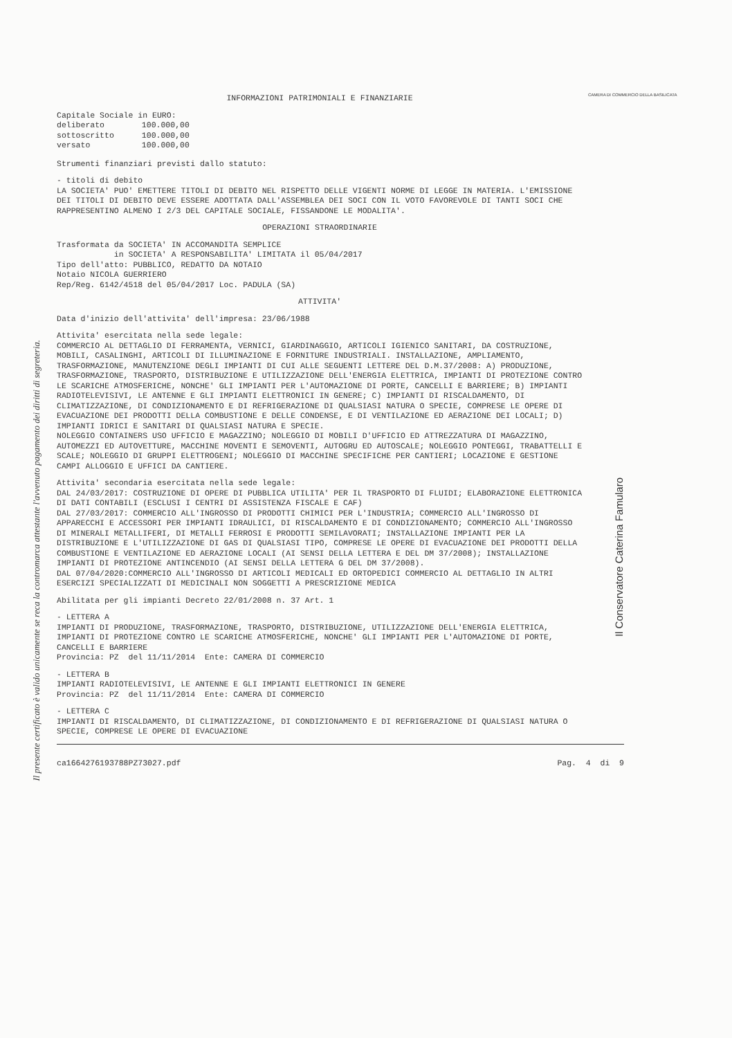Il presente certificato è valido unicamente se reca la contromarca attestante l'avvenuto pagamento dei diritti di segreteria.
CAMERA DI COMMERCIO DELLA BASILICATA
Il Conservatore Caterina Famularo
INFORMAZIONI PATRIMONIALI E FINANZIARIE
| Capitale Sociale in EURO: | |
| deliberato | 100.000,00 |
| sottoscritto | 100.000,00 |
| versato | 100.000,00 |
Strumenti finanziari previsti dallo statuto:
- titoli di debito
LA SOCIETA' PUO' EMETTERE TITOLI DI DEBITO NEL RISPETTO DELLE VIGENTI NORME DI LEGGE IN MATERIA. L'EMISSIONE DEI TITOLI DI DEBITO DEVE ESSERE ADOTTATA DALL'ASSEMBLEA DEI SOCI CON IL VOTO FAVOREVOLE DI TANTI SOCI CHE RAPPRESENTINO ALMENO I 2/3 DEL CAPITALE SOCIALE, FISSANDONE LE MODALITA'.
OPERAZIONI STRAORDINARIE
Trasformata da SOCIETA' IN ACCOMANDITA SEMPLICE
in SOCIETA' A RESPONSABILITA' LIMITATA il 05/04/2017
Tipo dell'atto: PUBBLICO, REDATTO DA NOTAIO
Notaio NICOLA GUERRIERO
Rep/Reg. 6142/4518 del 05/04/2017 Loc. PADULA (SA)
ATTIVITA'
Data d'inizio dell'attivita' dell'impresa: 23/06/1988
Attivita' esercitata nella sede legale:
COMMERCIO AL DETTAGLIO DI FERRAMENTA, VERNICI, GIARDINAGGIO, ARTICOLI IGIENICO SANITARI, DA COSTRUZIONE, MOBILI, CASALINGHI, ARTICOLI DI ILLUMINAZIONE E FORNITURE INDUSTRIALI. INSTALLAZIONE, AMPLIAMENTO, TRASFORMAZIONE, MANUTENZIONE DEGLI IMPIANTI DI CUI ALLE SEGUENTI LETTERE DEL D.M.37/2008: A) PRODUZIONE, TRASFORMAZIONE, TRASPORTO, DISTRIBUZIONE E UTILIZZAZIONE DELL'ENERGIA ELETTRICA, IMPIANTI DI PROTEZIONE CONTRO LE SCARICHE ATMOSFERICHE, NONCHE' GLI IMPIANTI PER L'AUTOMAZIONE DI PORTE, CANCELLI E BARRIERE; B) IMPIANTI RADIOTELEVISIVI, LE ANTENNE E GLI IMPIANTI ELETTRONICI IN GENERE; C) IMPIANTI DI RISCALDAMENTO, DI CLIMATIZZAZIONE, DI CONDIZIONAMENTO E DI REFRIGERAZIONE DI QUALSIASI NATURA O SPECIE, COMPRESE LE OPERE DI EVACUAZIONE DEI PRODOTTI DELLA COMBUSTIONE E DELLE CONDENSE, E DI VENTILAZIONE ED AERAZIONE DEI LOCALI; D) IMPIANTI IDRICI E SANITARI DI QUALSIASI NATURA E SPECIE.
NOLEGGIO CONTAINERS USO UFFICIO E MAGAZZINO; NOLEGGIO DI MOBILI D'UFFICIO ED ATTREZZATURA DI MAGAZZINO, AUTOMEZZI ED AUTOVETTURE, MACCHINE MOVENTI E SEMOVENTI, AUTOGRU ED AUTOSCALE; NOLEGGIO PONTEGGI, TRABATTELLI E SCALE; NOLEGGIO DI GRUPPI ELETTROGENI; NOLEGGIO DI MACCHINE SPECIFICHE PER CANTIERI; LOCAZIONE E GESTIONE CAMPI ALLOGGIO E UFFICI DA CANTIERE.
Attivita' secondaria esercitata nella sede legale:
DAL 24/03/2017: COSTRUZIONE DI OPERE DI PUBBLICA UTILITA' PER IL TRASPORTO DI FLUIDI; ELABORAZIONE ELETTRONICA DI DATI CONTABILI (ESCLUSI I CENTRI DI ASSISTENZA FISCALE E CAF)
DAL 27/03/2017: COMMERCIO ALL'INGROSSO DI PRODOTTI CHIMICI PER L'INDUSTRIA; COMMERCIO ALL'INGROSSO DI APPARECCHI E ACCESSORI PER IMPIANTI IDRAULICI, DI RISCALDAMENTO E DI CONDIZIONAMENTO; COMMERCIO ALL'INGROSSO DI MINERALI METALLIFERI, DI METALLI FERROSI E PRODOTTI SEMILAVORATI; INSTALLAZIONE IMPIANTI PER LA DISTRIBUZIONE E L'UTILIZZAZIONE DI GAS DI QUALSIASI TIPO, COMPRESE LE OPERE DI EVACUAZIONE DEI PRODOTTI DELLA COMBUSTIONE E VENTILAZIONE ED AERAZIONE LOCALI (AI SENSI DELLA LETTERA E DEL DM 37/2008); INSTALLAZIONE IMPIANTI DI PROTEZIONE ANTINCENDIO (AI SENSI DELLA LETTERA G DEL DM 37/2008).
DAL 07/04/2020:COMMERCIO ALL'INGROSSO DI ARTICOLI MEDICALI ED ORTOPEDICI COMMERCIO AL DETTAGLIO IN ALTRI ESERCIZI SPECIALIZZATI DI MEDICINALI NON SOGGETTI A PRESCRIZIONE MEDICA
Abilitata per gli impianti Decreto 22/01/2008 n. 37 Art. 1
- LETTERA A
IMPIANTI DI PRODUZIONE, TRASFORMAZIONE, TRASPORTO, DISTRIBUZIONE, UTILIZZAZIONE DELL'ENERGIA ELETTRICA, IMPIANTI DI PROTEZIONE CONTRO LE SCARICHE ATMOSFERICHE, NONCHE' GLI IMPIANTI PER L'AUTOMAZIONE DI PORTE, CANCELLI E BARRIERE
Provincia: PZ del 11/11/2014 Ente: CAMERA DI COMMERCIO
- LETTERA B
IMPIANTI RADIOTELEVISIVI, LE ANTENNE E GLI IMPIANTI ELETTRONICI IN GENERE
Provincia: PZ del 11/11/2014 Ente: CAMERA DI COMMERCIO
- LETTERA C
IMPIANTI DI RISCALDAMENTO, DI CLIMATIZZAZIONE, DI CONDIZIONAMENTO E DI REFRIGERAZIONE DI QUALSIASI NATURA O SPECIE, COMPRESE LE OPERE DI EVACUAZIONE
ca1664276193788PZ73027.pdf Pag. 4 di 9